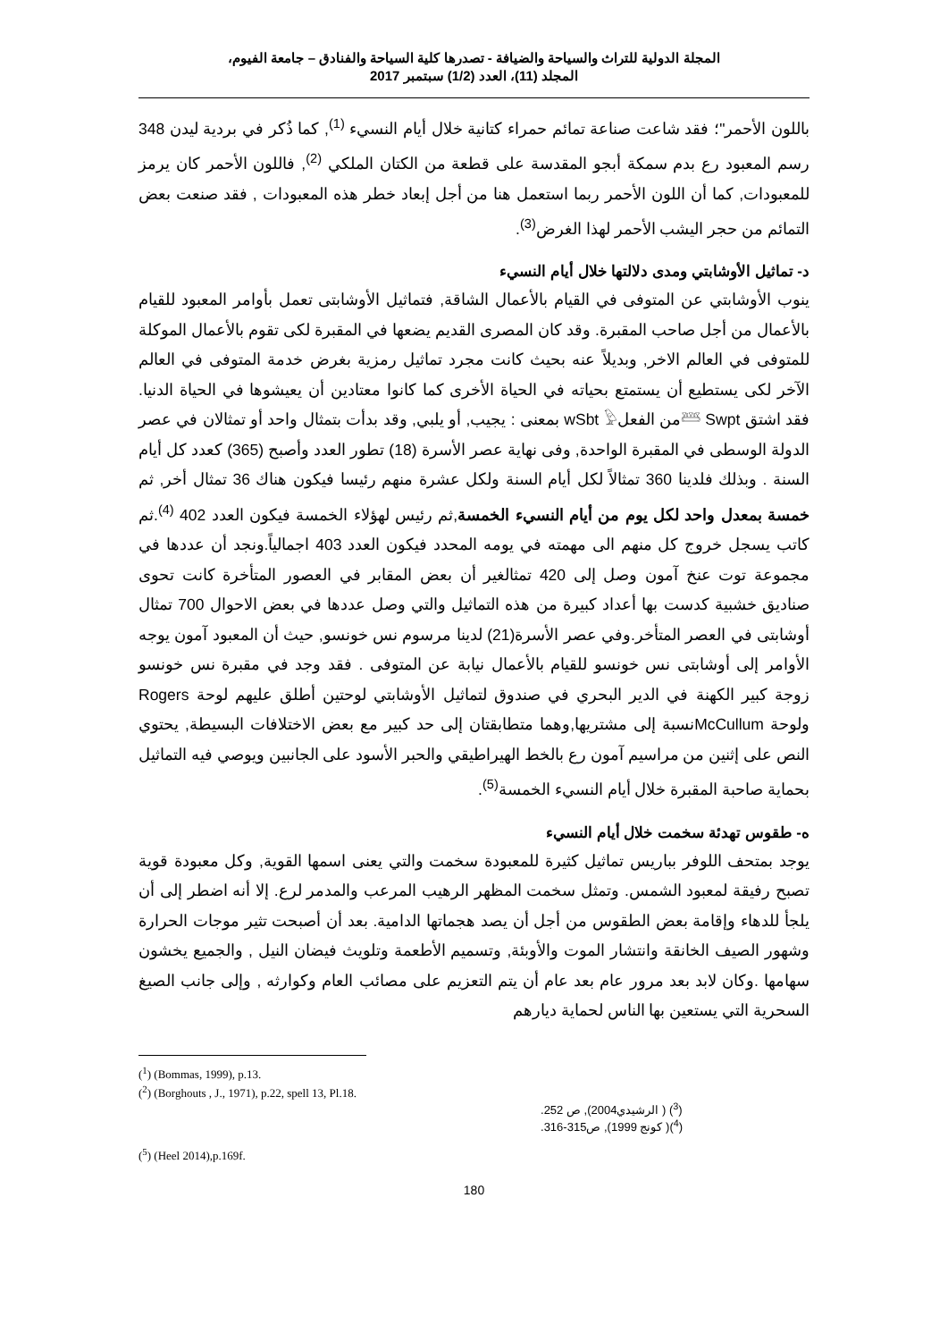المجلة الدولية للتراث والسياحة والضيافة - تصدرها كلية السياحة والفنادق – جامعة الفيوم،
المجلد (11)، العدد (1/2) سبتمبر 2017
باللون الأحمر"؛ فقد شاعت صناعة تمائم حمراء كتانية خلال أيام النسيء <sup>(1)</sup>, كما ذُكر في بردية ليدن 348 رسم المعبود رع بدم سمكة أبجو المقدسة على قطعة من الكتان الملكي <sup>(2)</sup>, فاللون الأحمر كان يرمز للمعبودات, كما أن اللون الأحمر ربما استعمل هنا من أجل إبعاد خطر هذه المعبودات , فقد صنعت بعض التمائم من حجر اليشب الأحمر لهذا الغرض<sup>(3)</sup>.
د- تماثيل الأوشابتي ومدى دلالتها خلال أيام النسيء
ينوب الأوشابتي عن المتوفى في القيام بالأعمال الشاقة, فتماثيل الأوشابتى تعمل بأوامر المعبود للقيام بالأعمال من أجل صاحب المقبرة. وقد كان المصرى القديم يضعها في المقبرة لكى تقوم بالأعمال الموكلة للمتوفى في العالم الاخر, وبديلاً عنه بحيث كانت مجرد تماثيل رمزية بغرض خدمة المتوفى في العالم الآخر لكى يستطيع أن يستمتع بحياته في الحياة الأخرى كما كانوا معتادين أن يعيشوها في الحياة الدنيا. فقد اشتق 𓆷 Swptمن الفعلwSbt 𓅱 بمعنى : يجيب, أو يلبي, وقد بدأت بتمثال واحد أو تمثالان في عصر الدولة الوسطى في المقبرة الواحدة, وفى نهاية عصر الأسرة (18) تطور العدد وأصبح (365) كعدد كل أيام السنة . وبذلك فلدينا 360 تمثالاً لكل أيام السنة ولكل عشرة منهم رئيسا فيكون هناك 36 تمثال أخر, ثم خمسة بمعدل واحد لكل يوم من أيام النسيء الخمسة,ثم رئيس لهؤلاء الخمسة فيكون العدد 402 <sup>(4)</sup>.ثم كاتب يسجل خروج كل منهم الى مهمته في يومه المحدد فيكون العدد 403 اجمالياً.ونجد أن عددها في مجموعة توت عنخ آمون وصل إلى 420 تمثالغير أن بعض المقابر في العصور المتأخرة كانت تحوى صناديق خشبية كدست بها أعداد كبيرة من هذه التماثيل والتي وصل عددها في بعض الاحوال 700 تمثال أوشابتى في العصر المتأخر.وفي عصر الأسرة(21) لدينا مرسوم نس خونسو, حيث أن المعبود آمون يوجه الأوامر إلى أوشابتى نس خونسو للقيام بالأعمال نيابة عن المتوفى . فقد وجد في مقبرة نس خونسو زوجة كبير الكهنة في الدير البحري في صندوق لتماثيل الأوشابتي لوحتين أطلق عليهم لوحة Rogers ولوحة McCullumنسبة إلى مشتريها,وهما متطابقتان إلى حد كبير مع بعض الاختلافات البسيطة, يحتوي النص على إثنين من مراسيم آمون رع بالخط الهيراطيقي والحبر الأسود على الجانبين ويوصي فيه التماثيل بحماية صاحبة المقبرة خلال أيام النسيء الخمسة<sup>(5)</sup>.
ه- طقوس تهدئة سخمت خلال أيام النسيء
يوجد بمتحف اللوفر بباريس تماثيل كثيرة للمعبودة سخمت والتي يعنى اسمها القوية, وكل معبودة قوية تصبح رفيقة لمعبود الشمس. وتمثل سخمت المظهر الرهيب المرعب والمدمر لرع. إلا أنه اضطر إلى أن يلجأ للدهاء وإقامة بعض الطقوس من أجل أن يصد هجماتها الدامية. بعد أن أصبحت تثير موجات الحرارة وشهور الصيف الخانقة وانتشار الموت والأوبئة, وتسميم الأطعمة وتلويث فيضان النيل , والجميع يخشون سهامها .وكان لابد بعد مرور عام بعد عام أن يتم التعزيم على مصائب العام وكوارثه , وإلى جانب الصيغ السحرية التي يستعين بها الناس لحماية ديارهم
(<sup>1</sup>) (Bommas, 1999), p.13.
(<sup>2</sup>) (Borghouts , J., 1971), p.22, spell 13, Pl.18.
(<sup>3</sup>) ( الرشيدي2004), ص 252.
(<sup>4</sup>)( كونج 1999), ص315-316.
(<sup>5</sup>) (Heel 2014),p.169f.
180